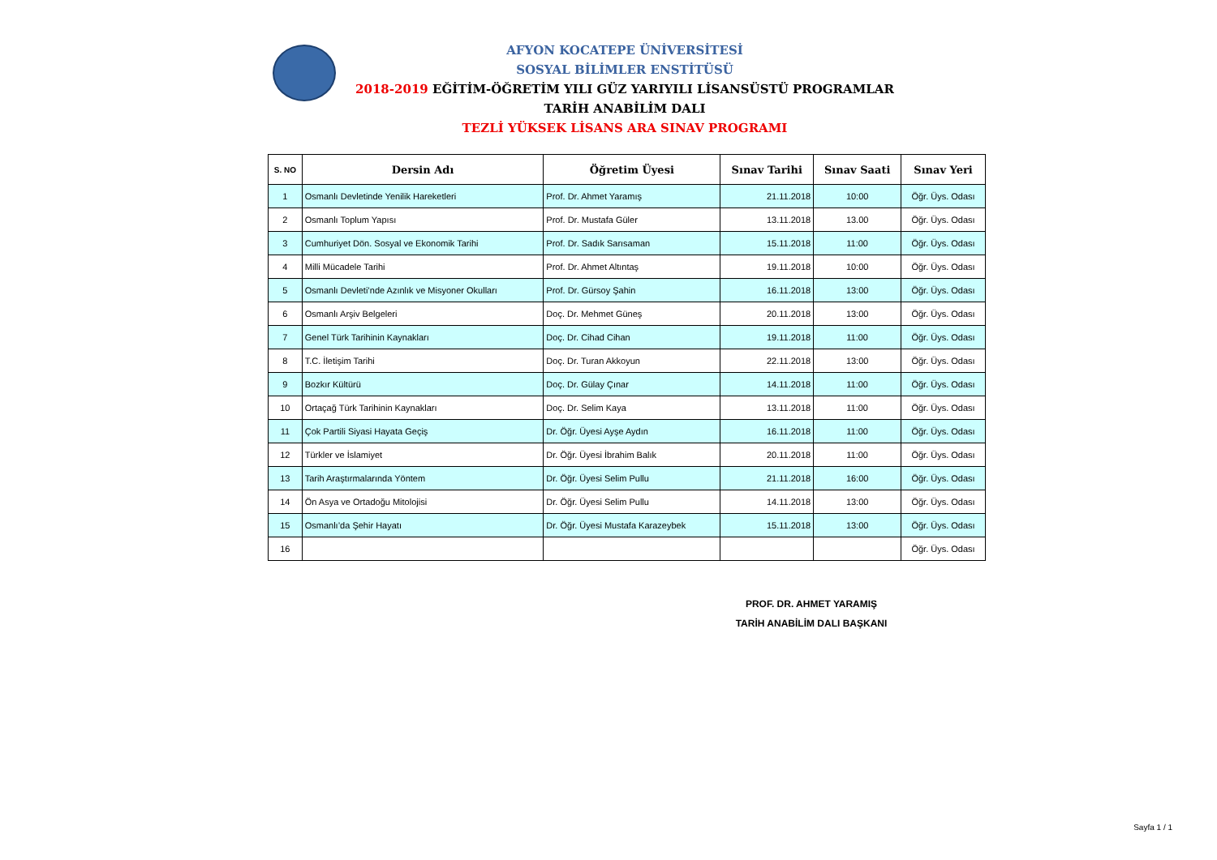AFYON KOCATEPE ÜNİVERSİTESİ
SOSYAL BİLİMLER ENSTİTÜSÜ
2018-2019 EĞİTİM-ÖĞRETİM YILI GÜZ YARIYILI LİSANSÜSTÜ PROGRAMLAR
TARİH ANABİLİM DALI
TEZLİ YÜKSEK LİSANS ARA SINAV PROGRAMI
| S. NO | Dersin Adı | Öğretim Üyesi | Sınav Tarihi | Sınav Saati | Sınav Yeri |
| --- | --- | --- | --- | --- | --- |
| 1 | Osmanlı Devletinde Yenilik Hareketleri | Prof. Dr. Ahmet Yaramış | 21.11.2018 | 10:00 | Öğr. Üys. Odası |
| 2 | Osmanlı Toplum Yapısı | Prof. Dr. Mustafa Güler | 13.11.2018 | 13.00 | Öğr. Üys. Odası |
| 3 | Cumhuriyet Dön. Sosyal ve Ekonomik Tarihi | Prof. Dr. Sadık Sarısaman | 15.11.2018 | 11:00 | Öğr. Üys. Odası |
| 4 | Milli Mücadele Tarihi | Prof. Dr. Ahmet Altıntaş | 19.11.2018 | 10:00 | Öğr. Üys. Odası |
| 5 | Osmanlı Devleti’nde Azınlık ve Misyoner Okulları | Prof. Dr. Gürsoy Şahin | 16.11.2018 | 13:00 | Öğr. Üys. Odası |
| 6 | Osmanlı Arşiv Belgeleri | Doç. Dr. Mehmet Güneş | 20.11.2018 | 13:00 | Öğr. Üys. Odası |
| 7 | Genel Türk Tarihinin Kaynakları | Doç. Dr. Cihad Cihan | 19.11.2018 | 11:00 | Öğr. Üys. Odası |
| 8 | T.C. İletişim Tarihi | Doç. Dr. Turan Akkoyun | 22.11.2018 | 13:00 | Öğr. Üys. Odası |
| 9 | Bozkır Kültürü | Doç. Dr. Gülay Çınar | 14.11.2018 | 11:00 | Öğr. Üys. Odası |
| 10 | Ortaçağ Türk Tarihinin Kaynakları | Doç. Dr. Selim Kaya | 13.11.2018 | 11:00 | Öğr. Üys. Odası |
| 11 | Çok Partili Siyasi Hayata Geçiş | Dr. Öğr. Üyesi Ayşe Aydın | 16.11.2018 | 11:00 | Öğr. Üys. Odası |
| 12 | Türkler ve İslamiyet | Dr. Öğr. Üyesi İbrahim Balık | 20.11.2018 | 11:00 | Öğr. Üys. Odası |
| 13 | Tarih Araştırmalarında Yöntem | Dr. Öğr. Üyesi Selim Pullu | 21.11.2018 | 16:00 | Öğr. Üys. Odası |
| 14 | Ön Asya ve Ortadoğu Mitolojisi | Dr. Öğr. Üyesi Selim Pullu | 14.11.2018 | 13:00 | Öğr. Üys. Odası |
| 15 | Osmanlı’da Şehir Hayatı | Dr. Öğr. Üyesi Mustafa Karazeybek | 15.11.2018 | 13:00 | Öğr. Üys. Odası |
| 16 | | | | | Öğr. Üys. Odası |
PROF. DR. AHMET YARAMIŞ
TARİH ANABİLİM DALI BAŞKANI
Sayfa 1 / 1